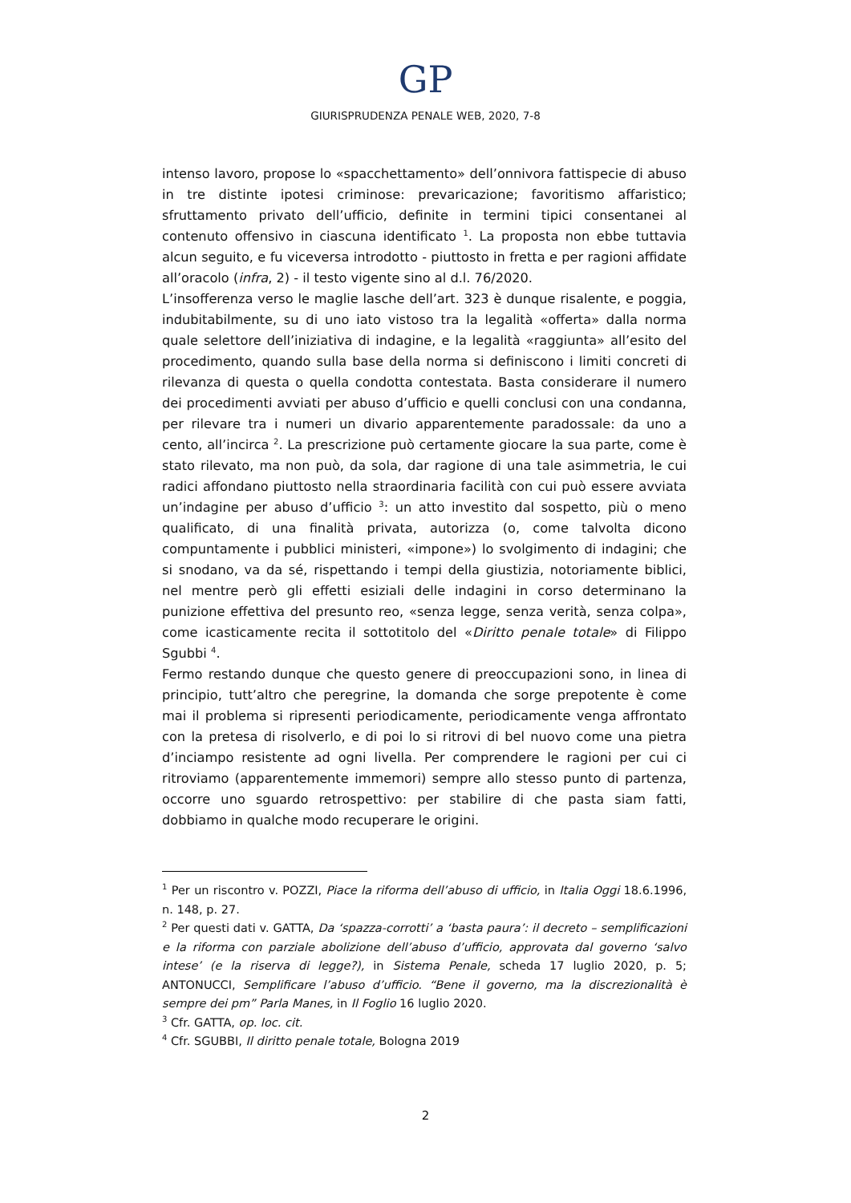GP
GIURISPRUDENZA PENALE WEB, 2020, 7-8
intenso lavoro, propose lo «spacchettamento» dell’onnivora fattispecie di abuso in tre distinte ipotesi criminose: prevaricazione; favoritismo affaristico; sfruttamento privato dell’ufficio, definite in termini tipici consentanei al contenuto offensivo in ciascuna identificato <sup>1</sup>. La proposta non ebbe tuttavia alcun seguito, e fu viceversa introdotto - piuttosto in fretta e per ragioni affidate all’oracolo (infra, 2) - il testo vigente sino al d.l. 76/2020.
L’insofferenza verso le maglie lasche dell’art. 323 è dunque risalente, e poggia, indubitabilmente, su di uno iato vistoso tra la legalità «offerta» dalla norma quale selettore dell’iniziativa di indagine, e la legalità «raggiunta» all’esito del procedimento, quando sulla base della norma si definiscono i limiti concreti di rilevanza di questa o quella condotta contestata. Basta considerare il numero dei procedimenti avviati per abuso d’ufficio e quelli conclusi con una condanna, per rilevare tra i numeri un divario apparentemente paradossale: da uno a cento, all’incirca <sup>2</sup>. La prescrizione può certamente giocare la sua parte, come è stato rilevato, ma non può, da sola, dar ragione di una tale asimmetria, le cui radici affondano piuttosto nella straordinaria facilità con cui può essere avviata un’indagine per abuso d’ufficio <sup>3</sup>: un atto investito dal sospetto, più o meno qualificato, di una finalità privata, autorizza (o, come talvolta dicono compuntamente i pubblici ministeri, «impone») lo svolgimento di indagini; che si snodano, va da sé, rispettando i tempi della giustizia, notoriamente biblici, nel mentre però gli effetti esiziali delle indagini in corso determinano la punizione effettiva del presunto reo, «senza legge, senza verità, senza colpa», come icasticamente recita il sottotitolo del «Diritto penale totale» di Filippo Sgubbi <sup>4</sup>.
Fermo restando dunque che questo genere di preoccupazioni sono, in linea di principio, tutt’altro che peregrine, la domanda che sorge prepotente è come mai il problema si ripresenti periodicamente, periodicamente venga affrontato con la pretesa di risolverlo, e di poi lo si ritrovi di bel nuovo come una pietra d’inciampo resistente ad ogni livella. Per comprendere le ragioni per cui ci ritroviamo (apparentemente immemori) sempre allo stesso punto di partenza, occorre uno sguardo retrospettivo: per stabilire di che pasta siam fatti, dobbiamo in qualche modo recuperare le origini.
<sup>1</sup> Per un riscontro v. POZZI, Piace la riforma dell’abuso di ufficio, in Italia Oggi 18.6.1996, n. 148, p. 27.
<sup>2</sup> Per questi dati v. GATTA, Da ‘spazza-corrotti’ a ‘basta paura’: il decreto – semplificazioni e la riforma con parziale abolizione dell’abuso d’ufficio, approvata dal governo ‘salvo intese’ (e la riserva di legge?), in Sistema Penale, scheda 17 luglio 2020, p. 5; ANTONUCCI, Semplificare l’abuso d’ufficio. “Bene il governo, ma la discrezionalità è sempre dei pm” Parla Manes, in Il Foglio 16 luglio 2020.
<sup>3</sup> Cfr. GATTA, op. loc. cit.
<sup>4</sup> Cfr. SGUBBI, Il diritto penale totale, Bologna 2019
2